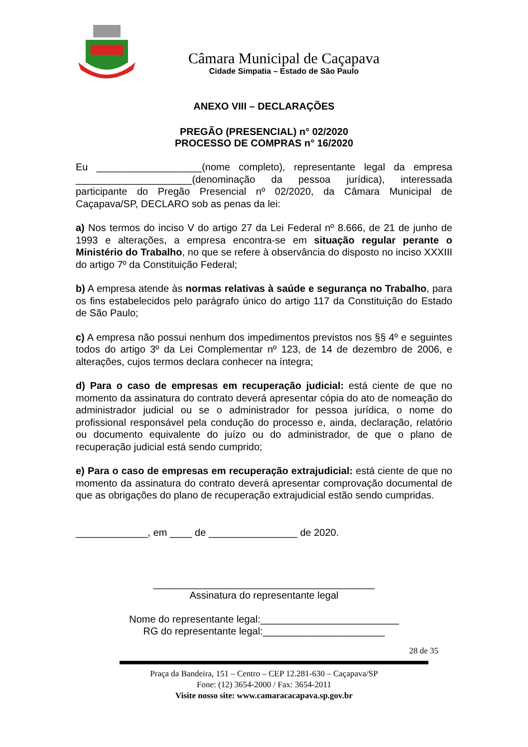Câmara Municipal de Caçapava
Cidade Simpatia – Estado de São Paulo
ANEXO VIII – DECLARAÇÕES
PREGÃO (PRESENCIAL) n° 02/2020
PROCESSO DE COMPRAS n° 16/2020
Eu ___________________(nome completo), representante legal da empresa _____________________(denominação da pessoa jurídica), interessada participante do Pregão Presencial nº 02/2020, da Câmara Municipal de Caçapava/SP, DECLARO sob as penas da lei:
a) Nos termos do inciso V do artigo 27 da Lei Federal nº 8.666, de 21 de junho de 1993 e alterações, a empresa encontra-se em situação regular perante o Ministério do Trabalho, no que se refere à observância do disposto no inciso XXXIII do artigo 7º da Constituição Federal;
b) A empresa atende às normas relativas à saúde e segurança no Trabalho, para os fins estabelecidos pelo parágrafo único do artigo 117 da Constituição do Estado de São Paulo;
c) A empresa não possui nenhum dos impedimentos previstos nos §§ 4º e seguintes todos do artigo 3º da Lei Complementar nº 123, de 14 de dezembro de 2006, e alterações, cujos termos declara conhecer na íntegra;
d) Para o caso de empresas em recuperação judicial: está ciente de que no momento da assinatura do contrato deverá apresentar cópia do ato de nomeação do administrador judicial ou se o administrador for pessoa jurídica, o nome do profissional responsável pela condução do processo e, ainda, declaração, relatório ou documento equivalente do juízo ou do administrador, de que o plano de recuperação judicial está sendo cumprido;
e) Para o caso de empresas em recuperação extrajudicial: está ciente de que no momento da assinatura do contrato deverá apresentar comprovação documental de que as obrigações do plano de recuperação extrajudicial estão sendo cumpridas.
_____________, em ____ de ________________ de 2020.
________________________________________
Assinatura do representante legal
Nome do representante legal:_________________________
RG do representante legal:______________________
28 de 35
Praça da Bandeira, 151 – Centro – CEP 12.281-630 – Caçapava/SP
Fone: (12) 3654-2000 / Fax: 3654-2011
Visite nosso site: www.camaracacapava.sp.gov.br